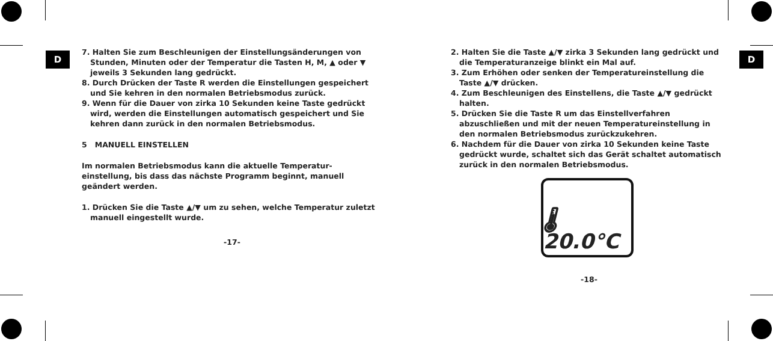D
7. Halten Sie zum Beschleunigen der Einstellungsänderungen von Stunden, Minuten oder der Temperatur die Tasten H, M, ▲ oder ▼ jeweils 3 Sekunden lang gedrückt.
8. Durch Drücken der Taste R werden die Einstellungen gespeichert und Sie kehren in den normalen Betriebsmodus zurück.
9. Wenn für die Dauer von zirka 10 Sekunden keine Taste gedrückt wird, werden die Einstellungen automatisch gespeichert und Sie kehren dann zurück in den normalen Betriebsmodus.
5 MANUELL EINSTELLEN
Im normalen Betriebsmodus kann die aktuelle Temperatur-einstellung, bis dass das nächste Programm beginnt, manuell geändert werden.
1. Drücken Sie die Taste ▲/▼ um zu sehen, welche Temperatur zuletzt manuell eingestellt wurde.
-17-
2. Halten Sie die Taste ▲/▼ zirka 3 Sekunden lang gedrückt und die Temperaturanzeige blinkt ein Mal auf.
3. Zum Erhöhen oder senken der Temperatureinstellung die Taste ▲/▼ drücken.
4. Zum Beschleunigen des Einstellens, die Taste ▲/▼ gedrückt halten.
5. Drücken Sie die Taste R um das Einstellverfahren abzuschließen und mit der neuen Temperatureinstellung in den normalen Betriebsmodus zurückzukehren.
6. Nachdem für die Dauer von zirka 10 Sekunden keine Taste gedrückt wurde, schaltet sich das Gerät schaltet automatisch zurück in den normalen Betriebsmodus.
🌡 20.0°C
-18-
D